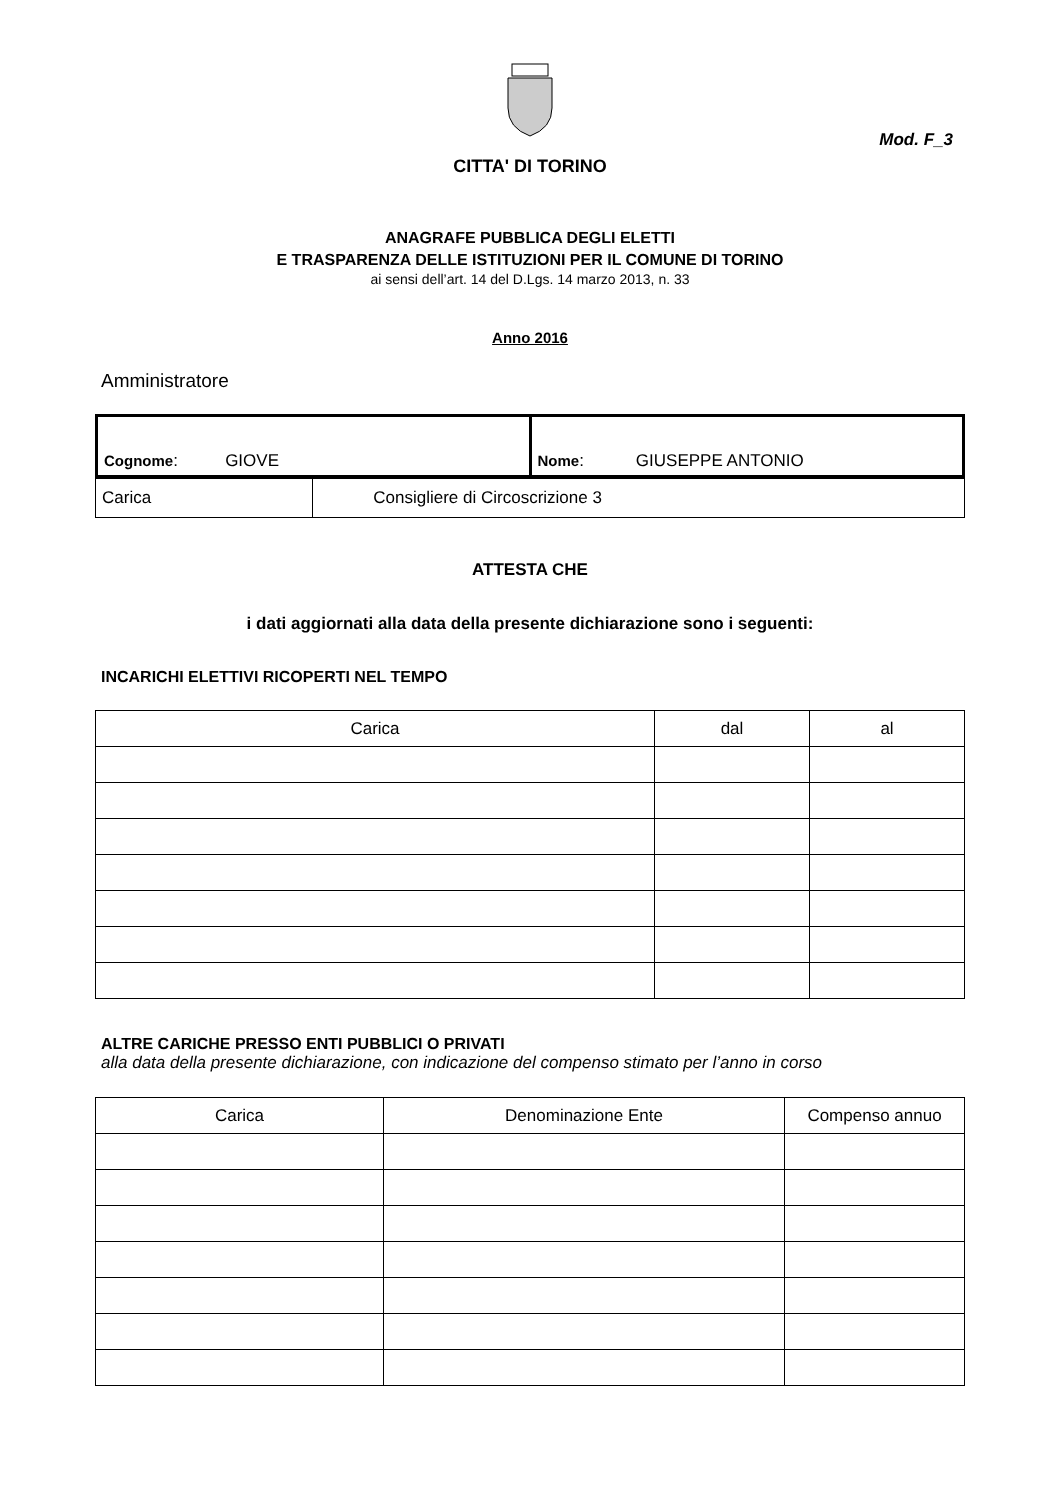Mod. F_3
CITTA' DI TORINO
ANAGRAFE PUBBLICA DEGLI ELETTI
E TRASPARENZA DELLE ISTITUZIONI PER IL COMUNE DI TORINO
ai sensi dell’art. 14 del D.Lgs. 14 marzo 2013, n. 33
Anno 2016
Amministratore
| Cognome : GIOVE | Nome : GIUSEPPE ANTONIO |
| Carica | Consigliere di Circoscrizione 3 |
ATTESTA CHE
i dati aggiornati alla data della presente dichiarazione sono i seguenti:
INCARICHI ELETTIVI RICOPERTI NEL TEMPO
| Carica | dal | al |
| --- | --- | --- |
ALTRE CARICHE PRESSO ENTI PUBBLICI O PRIVATI
alla data della presente dichiarazione, con indicazione del compenso stimato per l’anno in corso
| Carica | Denominazione Ente | Compenso annuo |
| --- | --- | --- |